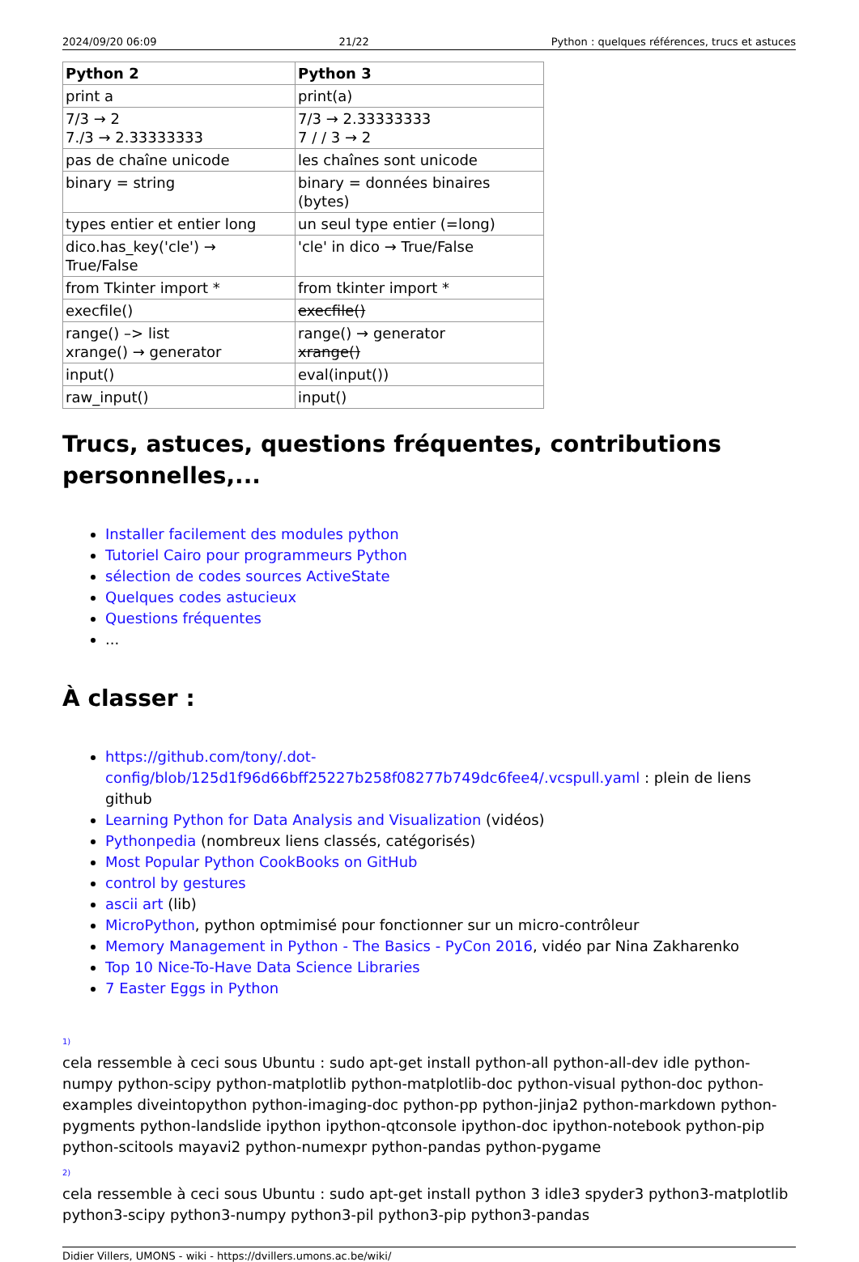2024/09/20 06:09 21/22 Python : quelques références, trucs et astuces
| Python 2 | Python 3 |
| --- | --- |
| print a | print(a) |
| 7/3 → 2 7./3 → 2.33333333 | 7/3 → 2.33333333 7 / / 3 → 2 |
| pas de chaîne unicode | les chaînes sont unicode |
| binary = string | binary = données binaires (bytes) |
| types entier et entier long | un seul type entier (=long) |
| dico.has_key('cle') → True/False | 'cle' in dico → True/False |
| from Tkinter import * | from tkinter import * |
| execfile() | execfile() |
| range() –> list xrange() → generator | range() → generator xrange() |
| input() | eval(input()) |
| raw_input() | input() |
Trucs, astuces, questions fréquentes, contributions personnelles,...
Installer facilement des modules python
Tutoriel Cairo pour programmeurs Python
sélection de codes sources ActiveState
Quelques codes astucieux
Questions fréquentes
...
À classer :
https://github.com/tony/.dot-config/blob/125d1f96d66bff25227b258f08277b749dc6fee4/.vcspull.yaml : plein de liens github
Learning Python for Data Analysis and Visualization (vidéos)
Pythonpedia (nombreux liens classés, catégorisés)
Most Popular Python CookBooks on GitHub
control by gestures
ascii art (lib)
MicroPython, python optmimisé pour fonctionner sur un micro-contrôleur
Memory Management in Python - The Basics - PyCon 2016, vidéo par Nina Zakharenko
Top 10 Nice-To-Have Data Science Libraries
7 Easter Eggs in Python
<sup>1)</sup> cela ressemble à ceci sous Ubuntu : sudo apt-get install python-all python-all-dev idle python-numpy python-scipy python-matplotlib python-matplotlib-doc python-visual python-doc python-examples diveintopython python-imaging-doc python-pp python-jinja2 python-markdown python-pygments python-landslide ipython ipython-qtconsole ipython-doc ipython-notebook python-pip python-scitools mayavi2 python-numexpr python-pandas python-pygame
<sup>2)</sup> cela ressemble à ceci sous Ubuntu : sudo apt-get install python 3 idle3 spyder3 python3-matplotlib python3-scipy python3-numpy python3-pil python3-pip python3-pandas
Didier Villers, UMONS - wiki - https://dvillers.umons.ac.be/wiki/